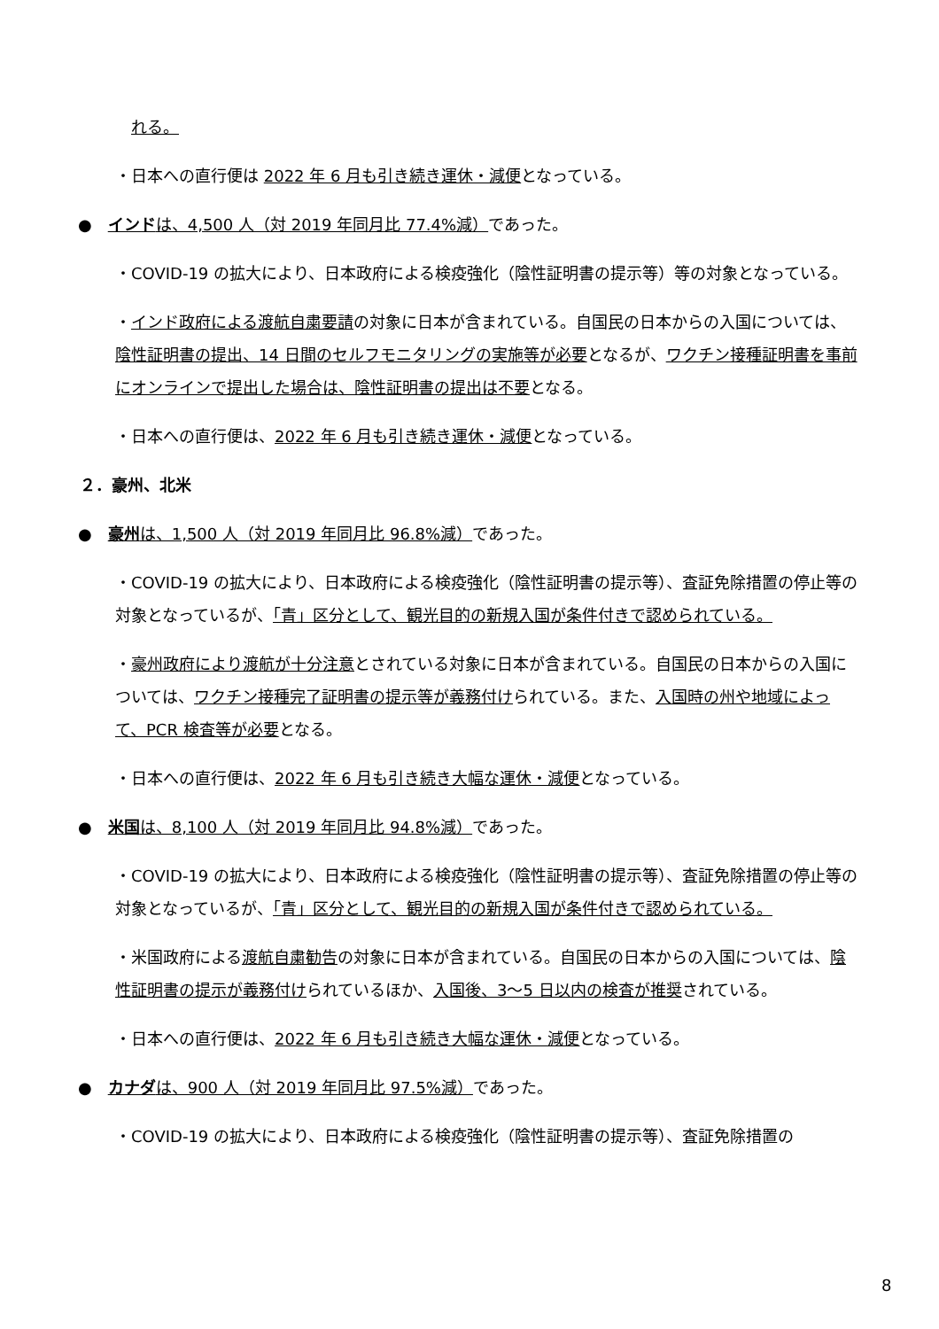れる。
・日本への直行便は 2022 年 6 月も引き続き運休・減便となっている。
●　インドは、4,500 人（対 2019 年同月比 77.4%減）であった。
・COVID-19 の拡大により、日本政府による検疫強化（陰性証明書の提示等）等の対象となっている。
・インド政府による渡航自粛要請の対象に日本が含まれている。自国民の日本からの入国については、陰性証明書の提出、14 日間のセルフモニタリングの実施等が必要となるが、ワクチン接種証明書を事前にオンラインで提出した場合は、陰性証明書の提出は不要となる。
・日本への直行便は、2022 年 6 月も引き続き運休・減便となっている。
２．豪州、北米
●　豪州は、1,500 人（対 2019 年同月比 96.8%減）であった。
・COVID-19 の拡大により、日本政府による検疫強化（陰性証明書の提示等）、査証免除措置の停止等の対象となっているが、「青」区分として、観光目的の新規入国が条件付きで認められている。
・豪州政府により渡航が十分注意とされている対象に日本が含まれている。自国民の日本からの入国については、ワクチン接種完了証明書の提示等が義務付けられている。また、入国時の州や地域によって、PCR 検査等が必要となる。
・日本への直行便は、2022 年 6 月も引き続き大幅な運休・減便となっている。
●　米国は、8,100 人（対 2019 年同月比 94.8%減）であった。
・COVID-19 の拡大により、日本政府による検疫強化（陰性証明書の提示等）、査証免除措置の停止等の対象となっているが、「青」区分として、観光目的の新規入国が条件付きで認められている。
・米国政府による渡航自粛勧告の対象に日本が含まれている。自国民の日本からの入国については、陰性証明書の提示が義務付けられているほか、入国後、3～5 日以内の検査が推奨されている。
・日本への直行便は、2022 年 6 月も引き続き大幅な運休・減便となっている。
●　カナダは、900 人（対 2019 年同月比 97.5%減）であった。
・COVID-19 の拡大により、日本政府による検疫強化（陰性証明書の提示等）、査証免除措置の
8